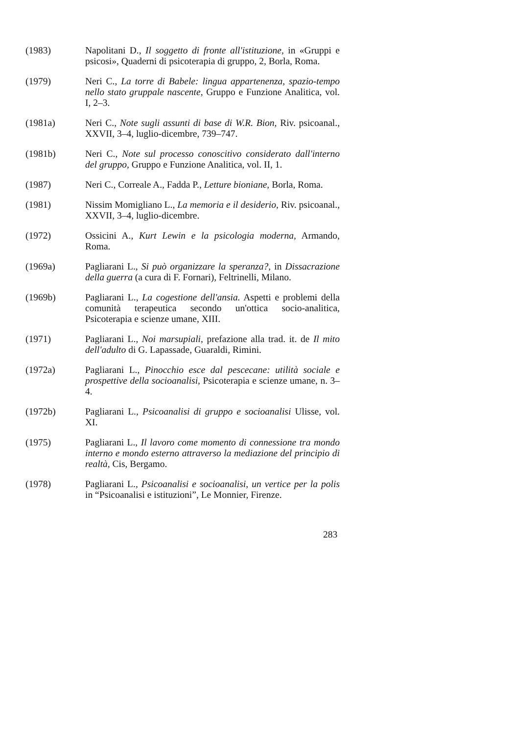(1983) Napolitani D., Il soggetto di fronte all'istituzione, in «Gruppi e psicosi», Quaderni di psicoterapia di gruppo, 2, Borla, Roma.
(1979) Neri C., La torre di Babele: lingua appartenenza, spazio-tempo nello stato gruppale nascente, Gruppo e Funzione Analitica, vol. I, 2–3.
(1981a) Neri C., Note sugli assunti di base di W.R. Bion, Riv. psicoanal., XXVII, 3–4, luglio-dicembre, 739–747.
(1981b) Neri C., Note sul processo conoscitivo considerato dall'interno del gruppo, Gruppo e Funzione Analitica, vol. II, 1.
(1987) Neri C., Correale A., Fadda P., Letture bioniane, Borla, Roma.
(1981) Nissim Momigliano L., La memoria e il desiderio, Riv. psicoanal., XXVII, 3–4, luglio-dicembre.
(1972) Ossicini A., Kurt Lewin e la psicologia moderna, Armando, Roma.
(1969a) Pagliarani L., Si può organizzare la speranza?, in Dissacrazione della guerra (a cura di F. Fornari), Feltrinelli, Milano.
(1969b) Pagliarani L., La cogestione dell'ansia. Aspetti e problemi della comunità terapeutica secondo un'ottica socio-analitica, Psicoterapia e scienze umane, XIII.
(1971) Pagliarani L., Noi marsupiali, prefazione alla trad. it. de Il mito dell'adulto di G. Lapassade, Guaraldi, Rimini.
(1972a) Pagliarani L., Pinocchio esce dal pescecane: utilità sociale e prospettive della socioanalisi, Psicoterapia e scienze umane, n. 3–4.
(1972b) Pagliarani L., Psicoanalisi di gruppo e socioanalisi Ulisse, vol. XI.
(1975) Pagliarani L., Il lavoro come momento di connessione tra mondo interno e mondo esterno attraverso la mediazione del principio di realtà, Cis, Bergamo.
(1978) Pagliarani L., Psicoanalisi e socioanalisi, un vertice per la polis in “Psicoanalisi e istituzioni”, Le Monnier, Firenze.
283